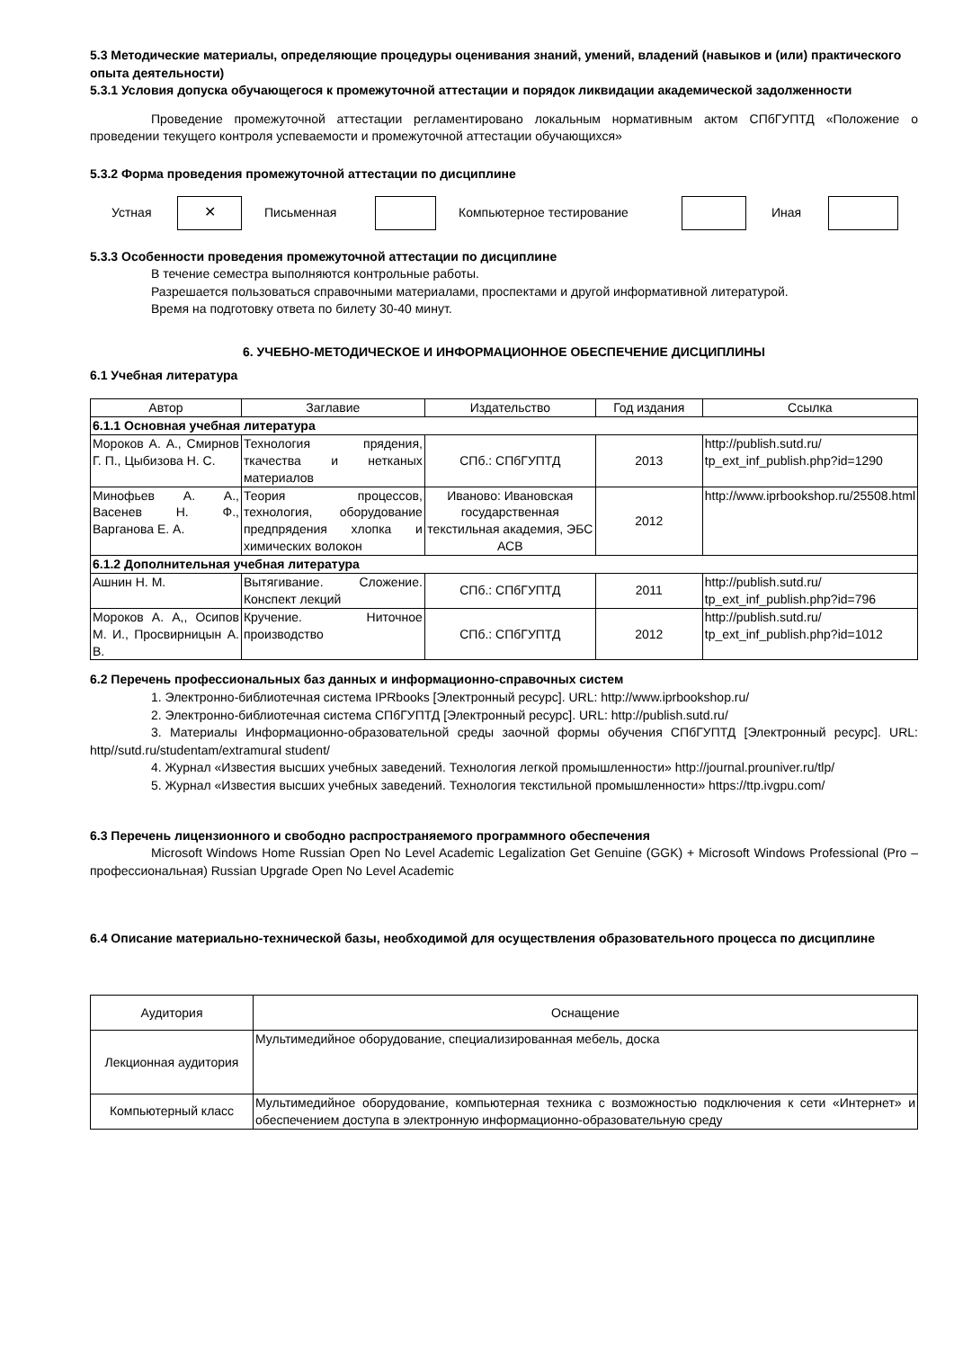5.3 Методические материалы, определяющие процедуры оценивания знаний, умений, владений (навыков и (или) практического опыта деятельности)
5.3.1 Условия допуска обучающегося к промежуточной аттестации и порядок ликвидации академической задолженности
Проведение промежуточной аттестации регламентировано локальным нормативным актом СПбГУПТД «Положение о проведении текущего контроля успеваемости и промежуточной аттестации обучающихся»
5.3.2 Форма проведения промежуточной аттестации по дисциплине
Устная
✕
Письменная Компьютерное тестирование Иная
5.3.3 Особенности проведения промежуточной аттестации по дисциплине
В течение семестра выполняются контрольные работы.
Разрешается пользоваться справочными материалами, проспектами и другой информативной литературой.
Время на подготовку ответа по билету 30-40 минут.
6. УЧЕБНО-МЕТОДИЧЕСКОЕ И ИНФОРМАЦИОННОЕ ОБЕСПЕЧЕНИЕ ДИСЦИПЛИНЫ
6.1 Учебная литература
| Автор | Заглавие | Издательство | Год издания | Ссылка |
| --- | --- | --- | --- | --- |
| 6.1.1 Основная учебная литература | | | | |
| Мороков А. А., Смирнов Г. П., Цыбизова Н. С. | Технология прядения, ткачества и нетканых материалов | СПб.: СПбГУПТД | 2013 | http://publish.sutd.ru/ tp_ext_inf_publish.php?id=1290 |
| Минофьев А. А., Васенев Н. Ф., Варганова Е. А. | Теория процессов, технология, оборудование предпрядения хлопка и химических волокон | Иваново: Ивановская государственная текстильная академия, ЭБС АСВ | 2012 | http://www.iprbookshop.ru/25508.html |
| 6.1.2 Дополнительная учебная литература | | | | |
| Ашнин Н. М. | Вытягивание. Сложение. Конспект лекций | СПб.: СПбГУПТД | 2011 | http://publish.sutd.ru/ tp_ext_inf_publish.php?id=796 |
| Мороков А. А,, Осипов М. И., Просвирницын А. В. | Кручение. Ниточное производство | СПб.: СПбГУПТД | 2012 | http://publish.sutd.ru/ tp_ext_inf_publish.php?id=1012 |
6.2 Перечень профессиональных баз данных и информационно-справочных систем
1. Электронно-библиотечная система IPRbooks [Электронный ресурс]. URL: http://www.iprbookshop.ru/
2. Электронно-библиотечная система СПбГУПТД [Электронный ресурс]. URL: http://publish.sutd.ru/
3. Материалы Информационно-образовательной среды заочной формы обучения СПбГУПТД [Электронный ресурс]. URL: http//sutd.ru/studentam/extramural student/
4. Журнал «Известия высших учебных заведений. Технология легкой промышленности» http://journal.prouniver.ru/tlp/
5. Журнал «Известия высших учебных заведений. Технология текстильной промышленности» https://ttp.ivgpu.com/
6.3 Перечень лицензионного и свободно распространяемого программного обеспечения
Microsoft Windows Home Russian Open No Level Academic Legalization Get Genuine (GGK) + Microsoft Windows Professional (Pro – профессиональная) Russian Upgrade Open No Level Academic
6.4 Описание материально-технической базы, необходимой для осуществления образовательного процесса по дисциплине
| Аудитория | Оснащение |
| --- | --- |
| Лекционная аудитория | Мультимедийное оборудование, специализированная мебель, доска |
| Компьютерный класс | Мультимедийное оборудование, компьютерная техника с возможностью подключения к сети «Интернет» и обеспечением доступа в электронную информационно-образовательную среду |